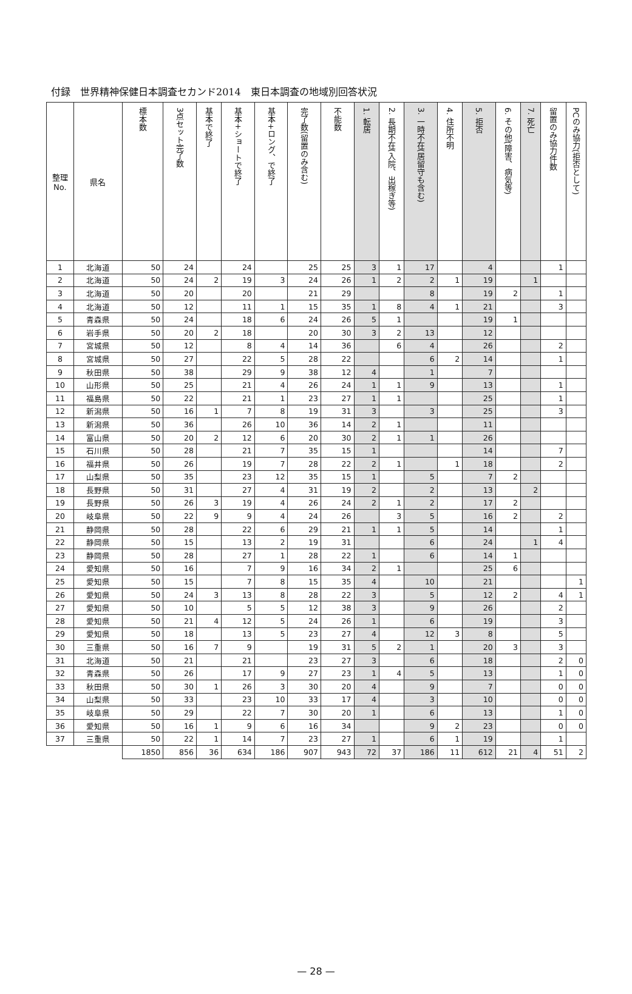付録　世界精神保健日本調査セカンド2014　東日本調査の地域別回答状況
| 整理 No. | 県名 | 標本数 | 3点セット完了数 | 基本で終了 | 基本+ショートで終了 | 基本+ロング、で終了 | 完了数(留置のみ含む) | 不能数 | 1. 転居 | 2. 長期不在(入院、出稼ぎ等) | 3. 一時不在(居留守も含む) | 4. 住所不明 | 5. 拒否 | 6. その他(障害、病気等) | 7. 死亡 | 留置のみ協力件数 | PCのみ協力(拒否として) |
| --- | --- | --- | --- | --- | --- | --- | --- | --- | --- | --- | --- | --- | --- | --- | --- | --- | --- |
| 1 | 北海道 | 50 | 24 | | 24 | | 25 | 25 | 3 | 1 | 17 | | 4 | | | 1 | |
| 2 | 北海道 | 50 | 24 | 2 | 19 | 3 | 24 | 26 | 1 | 2 | 2 | 1 | 19 | | 1 | | |
| 3 | 北海道 | 50 | 20 | | 20 | | 21 | 29 | | | 8 | | 19 | 2 | | 1 | |
| 4 | 北海道 | 50 | 12 | | 11 | 1 | 15 | 35 | 1 | 8 | 4 | 1 | 21 | | | 3 | |
| 5 | 青森県 | 50 | 24 | | 18 | 6 | 24 | 26 | 5 | 1 | | | 19 | 1 | | | |
| 6 | 岩手県 | 50 | 20 | 2 | 18 | | 20 | 30 | 3 | 2 | 13 | | 12 | | | | |
| 7 | 宮城県 | 50 | 12 | | 8 | 4 | 14 | 36 | | 6 | 4 | | 26 | | | 2 | |
| 8 | 宮城県 | 50 | 27 | | 22 | 5 | 28 | 22 | | | 6 | 2 | 14 | | | 1 | |
| 9 | 秋田県 | 50 | 38 | | 29 | 9 | 38 | 12 | 4 | | 1 | | 7 | | | | |
| 10 | 山形県 | 50 | 25 | | 21 | 4 | 26 | 24 | 1 | 1 | 9 | | 13 | | | 1 | |
| 11 | 福島県 | 50 | 22 | | 21 | 1 | 23 | 27 | 1 | 1 | | | 25 | | | 1 | |
| 12 | 新潟県 | 50 | 16 | 1 | 7 | 8 | 19 | 31 | 3 | | 3 | | 25 | | | 3 | |
| 13 | 新潟県 | 50 | 36 | | 26 | 10 | 36 | 14 | 2 | 1 | | | 11 | | | | |
| 14 | 富山県 | 50 | 20 | 2 | 12 | 6 | 20 | 30 | 2 | 1 | 1 | | 26 | | | | |
| 15 | 石川県 | 50 | 28 | | 21 | 7 | 35 | 15 | 1 | | | | 14 | | | 7 | |
| 16 | 福井県 | 50 | 26 | | 19 | 7 | 28 | 22 | 2 | 1 | | 1 | 18 | | | 2 | |
| 17 | 山梨県 | 50 | 35 | | 23 | 12 | 35 | 15 | 1 | | 5 | | 7 | 2 | | | |
| 18 | 長野県 | 50 | 31 | | 27 | 4 | 31 | 19 | 2 | | 2 | | 13 | | 2 | | |
| 19 | 長野県 | 50 | 26 | 3 | 19 | 4 | 26 | 24 | 2 | 1 | 2 | | 17 | 2 | | | |
| 20 | 岐阜県 | 50 | 22 | 9 | 9 | 4 | 24 | 26 | | 3 | 5 | | 16 | 2 | | 2 | |
| 21 | 静岡県 | 50 | 28 | | 22 | 6 | 29 | 21 | 1 | 1 | 5 | | 14 | | | 1 | |
| 22 | 静岡県 | 50 | 15 | | 13 | 2 | 19 | 31 | | | 6 | | 24 | | 1 | 4 | |
| 23 | 静岡県 | 50 | 28 | | 27 | 1 | 28 | 22 | 1 | | 6 | | 14 | 1 | | | |
| 24 | 愛知県 | 50 | 16 | | 7 | 9 | 16 | 34 | 2 | 1 | | | 25 | 6 | | | |
| 25 | 愛知県 | 50 | 15 | | 7 | 8 | 15 | 35 | 4 | | 10 | | 21 | | | | 1 |
| 26 | 愛知県 | 50 | 24 | 3 | 13 | 8 | 28 | 22 | 3 | | 5 | | 12 | 2 | | 4 | 1 |
| 27 | 愛知県 | 50 | 10 | | 5 | 5 | 12 | 38 | 3 | | 9 | | 26 | | | 2 | |
| 28 | 愛知県 | 50 | 21 | 4 | 12 | 5 | 24 | 26 | 1 | | 6 | | 19 | | | 3 | |
| 29 | 愛知県 | 50 | 18 | | 13 | 5 | 23 | 27 | 4 | | 12 | 3 | 8 | | | 5 | |
| 30 | 三重県 | 50 | 16 | 7 | 9 | | 19 | 31 | 5 | 2 | 1 | | 20 | 3 | | 3 | |
| 31 | 北海道 | 50 | 21 | | 21 | | 23 | 27 | 3 | | 6 | | 18 | | | 2 | 0 |
| 32 | 青森県 | 50 | 26 | | 17 | 9 | 27 | 23 | 1 | 4 | 5 | | 13 | | | 1 | 0 |
| 33 | 秋田県 | 50 | 30 | 1 | 26 | 3 | 30 | 20 | 4 | | 9 | | 7 | | | 0 | 0 |
| 34 | 山梨県 | 50 | 33 | | 23 | 10 | 33 | 17 | 4 | | 3 | | 10 | | | 0 | 0 |
| 35 | 岐阜県 | 50 | 29 | | 22 | 7 | 30 | 20 | 1 | | 6 | | 13 | | | 1 | 0 |
| 36 | 愛知県 | 50 | 16 | 1 | 9 | 6 | 16 | 34 | | | 9 | 2 | 23 | | | 0 | 0 |
| 37 | 三重県 | 50 | 22 | 1 | 14 | 7 | 23 | 27 | 1 | | 6 | 1 | 19 | | | 1 | |
| | | 1850 | 856 | 36 | 634 | 186 | 907 | 943 | 72 | 37 | 186 | 11 | 612 | 21 | 4 | 51 | 2 |
— 28 —